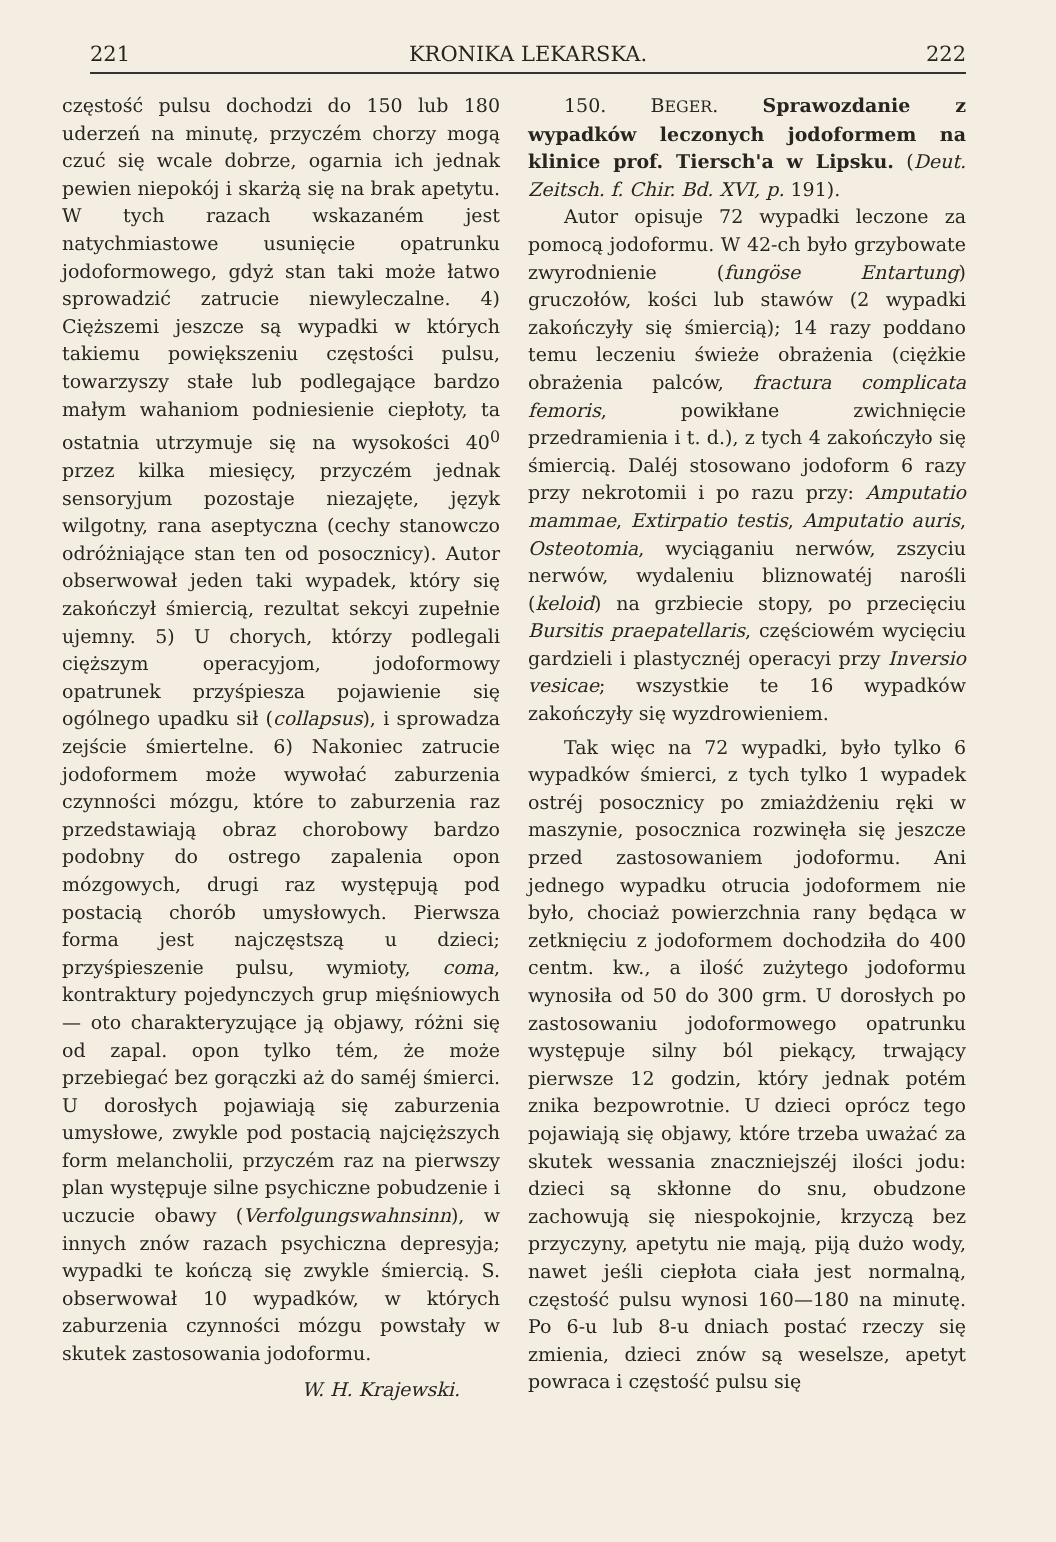221 KRONIKA LEKARSKA. 222
częstość pulsu dochodzi do 150 lub 180 uderzeń na minutę, przyczém chorzy mogą czuć się wcale dobrze, ogarnia ich jednak pewien niepokój i skarżą się na brak apetytu. W tych razach wskazaném jest natychmiastowe usunięcie opatrunku jodoformowego, gdyż stan taki może łatwo sprowadzić zatrucie niewyleczalne. 4) Cięższemi jeszcze są wypadki w których takiemu powiększeniu częstości pulsu, towarzyszy stałe lub podlegające bardzo małym wahaniom podniesienie ciepłoty, ta ostatnia utrzymuje się na wysokości 40<sup>0</sup> przez kilka miesięcy, przyczém jednak sensoryjum pozostaje niezajęte, język wilgotny, rana aseptyczna (cechy stanowczo odróżniające stan ten od posocznicy). Autor obserwował jeden taki wypadek, który się zakończył śmiercią, rezultat sekcyi zupełnie ujemny. 5) U chorych, którzy podlegali cięższym operacyjom, jodoformowy opatrunek przyśpiesza pojawienie się ogólnego upadku sił (collapsus), i sprowadza zejście śmiertelne. 6) Nakoniec zatrucie jodoformem może wywołać zaburzenia czynności mózgu, które to zaburzenia raz przedstawiają obraz chorobowy bardzo podobny do ostrego zapalenia opon mózgowych, drugi raz występują pod postacią chorób umysłowych. Pierwsza forma jest najczęstszą u dzieci; przyśpieszenie pulsu, wymioty, coma, kontraktury pojedynczych grup mięśniowych— oto charakteryzujące ją objawy, różni się od zapal. opon tylko tém, że może przebiegać bez gorączki aż do saméj śmierci. U dorosłych pojawiają się zaburzenia umysłowe, zwykle pod postacią najcięższych form melancholii, przyczém raz na pierwszy plan występuje silne psychiczne pobudzenie i uczucie obawy (Verfolgungswahnsinn), w innych znów razach psychiczna depresyja; wypadki te kończą się zwykle śmiercią. S. obserwował 10 wypadków, w których zaburzenia czynności mózgu powstały w skutek zastosowania jodoformu.
W. H. Krajewski.
150. BEGER. Sprawozdanie z wypadków leczonych jodoformem na klinice prof. Tiersch'a w Lipsku. (Deut. Zeitsch. f. Chir. Bd. XVI, p. 191).
Autor opisuje 72 wypadki leczone za pomocą jodoformu. W 42-ch było grzybowate zwyrodnienie (fungöse Entartung) gruczołów, kości lub stawów (2 wypadki zakończyły się śmiercią); 14 razy poddano temu leczeniu świeże obrażenia (ciężkie obrażenia palców, fractura complicata femoris, powikłane zwichnięcie przedramienia i t. d.), z tych 4 zakończyło się śmiercią. Daléj stosowano jodoform 6 razy przy nekrotomii i po razu przy: Amputatio mammae, Extirpatio testis, Amputatio auris, Osteotomia, wyciąganiu nerwów, zszyciu nerwów, wydaleniu bliznowatéj narośli (keloid) na grzbiecie stopy, po przecięciu Bursitis praepatellaris, częściowém wycięciu gardzieli i plastycznéj operacyi przy Inversio vesicae; wszystkie te 16 wypadków zakończyły się wyzdrowieniem.
Tak więc na 72 wypadki, było tylko 6 wypadków śmierci, z tych tylko 1 wypadek ostréj posocznicy po zmiażdżeniu ręki w maszynie, posocznica rozwinęła się jeszcze przed zastosowaniem jodoformu. Ani jednego wypadku otrucia jodoformem nie było, chociaż powierzchnia rany będąca w zetknięciu z jodoformem dochodziła do 400 centm. kw., a ilość zużytego jodoformu wynosiła od 50 do 300 grm. U dorosłych po zastosowaniu jodoformowego opatrunku występuje silny ból piekący, trwający pierwsze 12 godzin, który jednak potém znika bezpowrotnie. U dzieci oprócz tego pojawiają się objawy, które trzeba uważać za skutek wessania znaczniejszéj ilości jodu: dzieci są skłonne do snu, obudzone zachowują się niespokojnie, krzyczą bez przyczyny, apetytu nie mają, piją dużo wody, nawet jeśli ciepłota ciała jest normalną, częstość pulsu wynosi 160—180 na minutę. Po 6-u lub 8-u dniach postać rzeczy się zmienia, dzieci znów są weselsze, apetyt powraca i częstość pulsu się